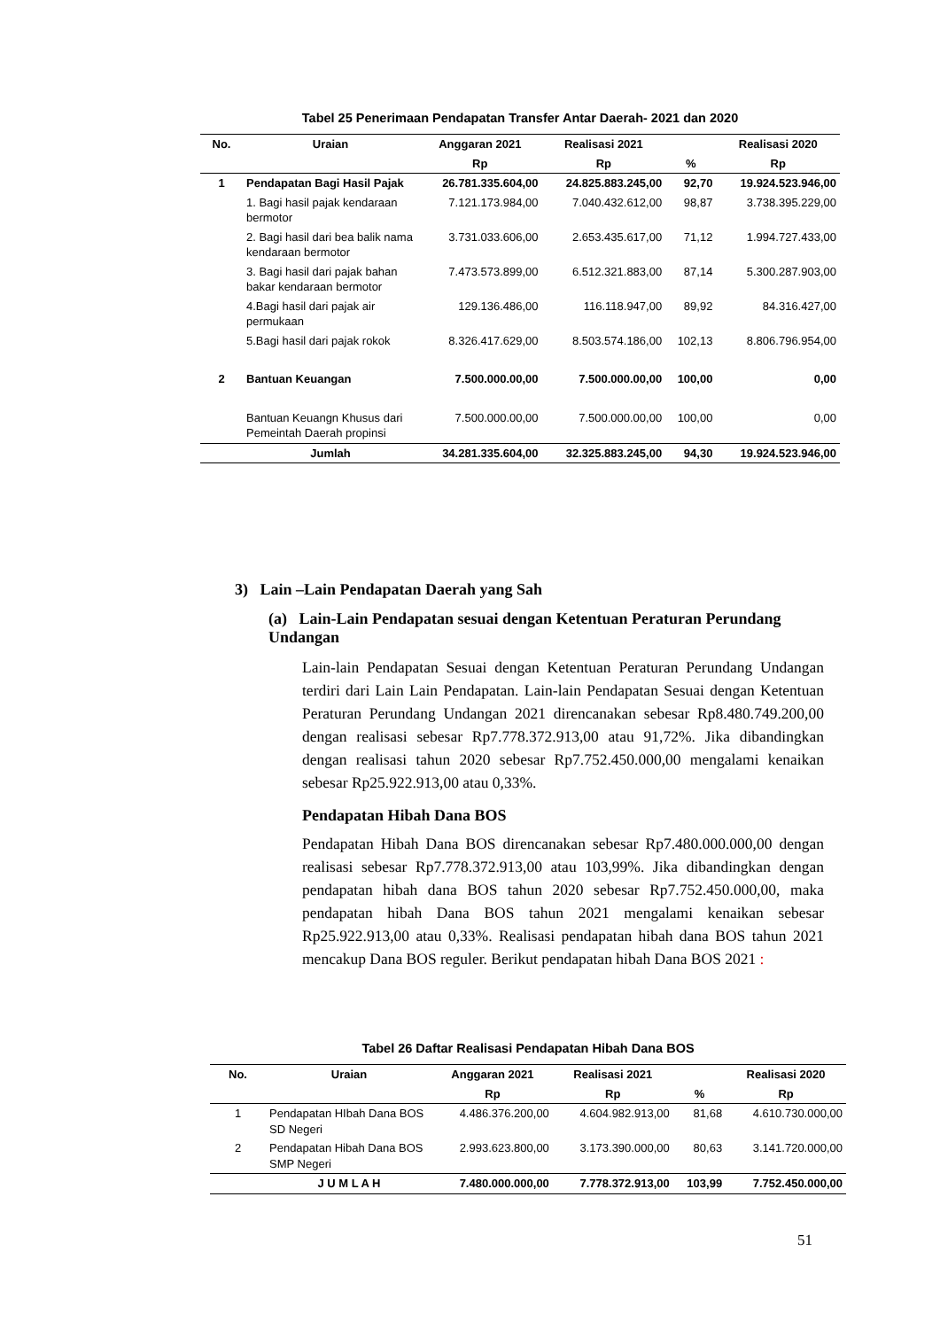Tabel 25 Penerimaan Pendapatan Transfer Antar Daerah- 2021 dan 2020
| No. | Uraian | Anggaran 2021 | Realisasi 2021 | | Realisasi 2020 |
| --- | --- | --- | --- | --- | --- |
| | | Rp | Rp | % | Rp |
| 1 | Pendapatan Bagi Hasil Pajak | 26.781.335.604,00 | 24.825.883.245,00 | 92,70 | 19.924.523.946,00 |
| | 1. Bagi hasil pajak kendaraan bermotor | 7.121.173.984,00 | 7.040.432.612,00 | 98,87 | 3.738.395.229,00 |
| | 2. Bagi hasil dari bea balik nama kendaraan bermotor | 3.731.033.606,00 | 2.653.435.617,00 | 71,12 | 1.994.727.433,00 |
| | 3. Bagi hasil dari pajak bahan bakar kendaraan bermotor | 7.473.573.899,00 | 6.512.321.883,00 | 87,14 | 5.300.287.903,00 |
| | 4.Bagi hasil dari pajak air permukaan | 129.136.486,00 | 116.118.947,00 | 89,92 | 84.316.427,00 |
| | 5.Bagi hasil dari pajak rokok | 8.326.417.629,00 | 8.503.574.186,00 | 102,13 | 8.806.796.954,00 |
| 2 | Bantuan Keuangan | 7.500.000.00,00 | 7.500.000.00,00 | 100,00 | 0,00 |
| | Bantuan Keuangn Khusus dari Pemeintah Daerah propinsi | 7.500.000.00,00 | 7.500.000.00,00 | 100,00 | 0,00 |
| | Jumlah | 34.281.335.604,00 | 32.325.883.245,00 | 94,30 | 19.924.523.946,00 |
3) Lain –Lain Pendapatan Daerah yang Sah
(a) Lain-Lain Pendapatan sesuai dengan Ketentuan Peraturan Perundang Undangan
Lain-lain Pendapatan Sesuai dengan Ketentuan Peraturan Perundang Undangan terdiri dari Lain Lain Pendapatan. Lain-lain Pendapatan Sesuai dengan Ketentuan Peraturan Perundang Undangan 2021 direncanakan sebesar Rp8.480.749.200,00 dengan realisasi sebesar Rp7.778.372.913,00 atau 91,72%. Jika dibandingkan dengan realisasi tahun 2020 sebesar Rp7.752.450.000,00 mengalami kenaikan sebesar Rp25.922.913,00 atau 0,33%.
Pendapatan Hibah Dana BOS
Pendapatan Hibah Dana BOS direncanakan sebesar Rp7.480.000.000,00 dengan realisasi sebesar Rp7.778.372.913,00 atau 103,99%. Jika dibandingkan dengan pendapatan hibah dana BOS tahun 2020 sebesar Rp7.752.450.000,00, maka pendapatan hibah Dana BOS tahun 2021 mengalami kenaikan sebesar Rp25.922.913,00 atau 0,33%. Realisasi pendapatan hibah dana BOS tahun 2021 mencakup Dana BOS reguler. Berikut pendapatan hibah Dana BOS 2021 :
Tabel 26 Daftar Realisasi Pendapatan Hibah Dana BOS
| No. | Uraian | Anggaran 2021 | Realisasi 2021 | | Realisasi 2020 |
| --- | --- | --- | --- | --- | --- |
| | | Rp | Rp | % | Rp |
| 1 | Pendapatan HIbah Dana BOS SD Negeri | 4.486.376.200,00 | 4.604.982.913,00 | 81,68 | 4.610.730.000,00 |
| 2 | Pendapatan Hibah Dana BOS SMP Negeri | 2.993.623.800,00 | 3.173.390.000,00 | 80,63 | 3.141.720.000,00 |
| | J U M L A H | 7.480.000.000,00 | 7.778.372.913,00 | 103,99 | 7.752.450.000,00 |
51